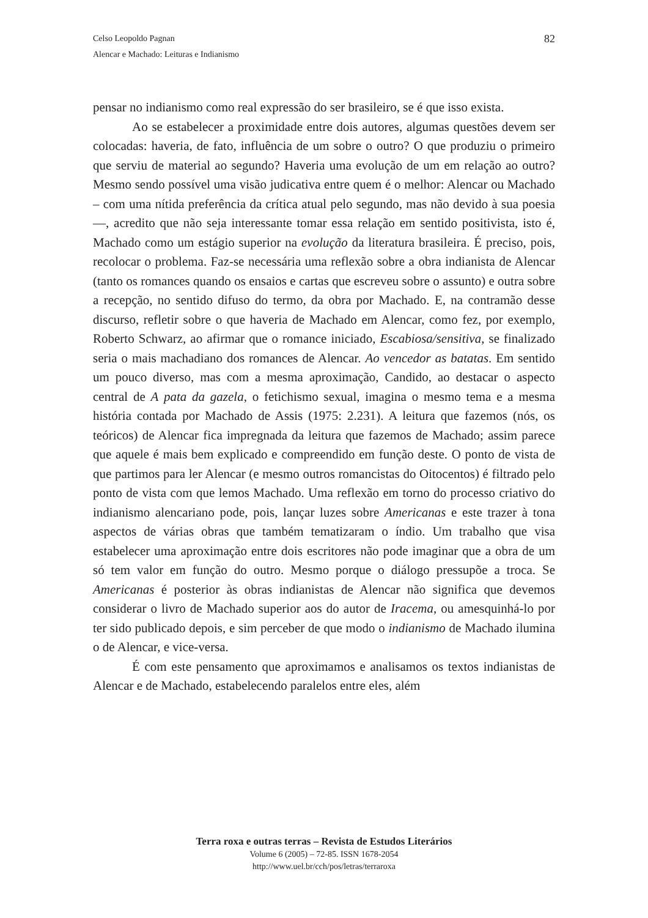Celso Leopoldo Pagnan
Alencar e Machado: Leituras e Indianismo
82
pensar no indianismo como real expressão do ser brasileiro, se é que isso exista.
Ao se estabelecer a proximidade entre dois autores, algumas questões devem ser colocadas: haveria, de fato, influência de um sobre o outro? O que produziu o primeiro que serviu de material ao segundo? Haveria uma evolução de um em relação ao outro? Mesmo sendo possível uma visão judicativa entre quem é o melhor: Alencar ou Machado – com uma nítida preferência da crítica atual pelo segundo, mas não devido à sua poesia —, acredito que não seja interessante tomar essa relação em sentido positivista, isto é, Machado como um estágio superior na evolução da literatura brasileira. É preciso, pois, recolocar o problema. Faz-se necessária uma reflexão sobre a obra indianista de Alencar (tanto os romances quando os ensaios e cartas que escreveu sobre o assunto) e outra sobre a recepção, no sentido difuso do termo, da obra por Machado. E, na contramão desse discurso, refletir sobre o que haveria de Machado em Alencar, como fez, por exemplo, Roberto Schwarz, ao afirmar que o romance iniciado, Escabiosa/sensitiva, se finalizado seria o mais machadiano dos romances de Alencar. Ao vencedor as batatas. Em sentido um pouco diverso, mas com a mesma aproximação, Candido, ao destacar o aspecto central de A pata da gazela, o fetichismo sexual, imagina o mesmo tema e a mesma história contada por Machado de Assis (1975: 2.231). A leitura que fazemos (nós, os teóricos) de Alencar fica impregnada da leitura que fazemos de Machado; assim parece que aquele é mais bem explicado e compreendido em função deste. O ponto de vista de que partimos para ler Alencar (e mesmo outros romancistas do Oitocentos) é filtrado pelo ponto de vista com que lemos Machado. Uma reflexão em torno do processo criativo do indianismo alencariano pode, pois, lançar luzes sobre Americanas e este trazer à tona aspectos de várias obras que também tematizaram o índio. Um trabalho que visa estabelecer uma aproximação entre dois escritores não pode imaginar que a obra de um só tem valor em função do outro. Mesmo porque o diálogo pressupõe a troca. Se Americanas é posterior às obras indianistas de Alencar não significa que devemos considerar o livro de Machado superior aos do autor de Iracema, ou amesquinhá-lo por ter sido publicado depois, e sim perceber de que modo o indianismo de Machado ilumina o de Alencar, e vice-versa.
É com este pensamento que aproximamos e analisamos os textos indianistas de Alencar e de Machado, estabelecendo paralelos entre eles, além
Terra roxa e outras terras – Revista de Estudos Literários
Volume 6 (2005) – 72-85. ISSN 1678-2054
http://www.uel.br/cch/pos/letras/terraroxa